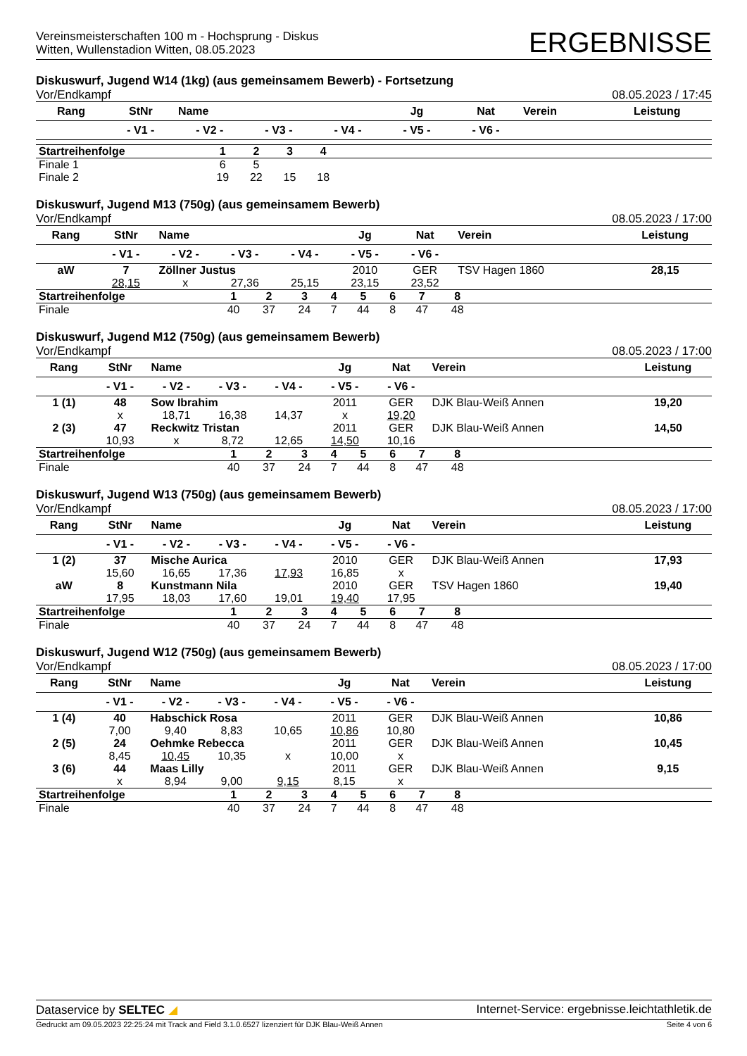Vereinsmeisterschaften 100 m - Hochsprung - Diskus
Witten, Wullenstadion Witten, 08.05.2023
ERGEBNISSE
Diskuswurf, Jugend W14 (1kg) (aus gemeinsamem Bewerb) - Fortsetzung
Vor/Endkampf 08.05.2023 / 17:45
| Rang | StNr | Name | | | Jg | Nat | Verein | Leistung |
| --- | --- | --- | --- | --- | --- | --- | --- | --- |
| | - V1 - | - V2 - | - V3 - | - V4 - | - V5 - | - V6 - | | |
| Startreihenfolge | 1 | 2 | 3 | 4 | |
| Finale 1 | 6 | 5 | | | |
| Finale 2 | 19 | 22 | 15 | 18 | |
Diskuswurf, Jugend M13 (750g) (aus gemeinsamem Bewerb)
Vor/Endkampf 08.05.2023 / 17:00
| Rang | StNr | Name | | | Jg | Nat | Verein | Leistung |
| --- | --- | --- | --- | --- | --- | --- | --- | --- |
| | - V1 - | - V2 - | - V3 - | - V4 - | - V5 - | - V6 - | | |
| aW | 7 | Zöllner Justus | | | 2010 | GER | TSV Hagen 1860 | 28,15 |
| | 28,15 | x | 27,36 | 25,15 | 23,15 | 23,52 | | |
| Startreihenfolge | 1 | 2 | 3 | 4 | 5 | 6 | 7 | 8 | |
| Finale | 40 | 37 | 24 | 7 | 44 | 8 | 47 | 48 | |
Diskuswurf, Jugend M12 (750g) (aus gemeinsamem Bewerb)
Vor/Endkampf 08.05.2023 / 17:00
| Rang | StNr | Name | | | Jg | Nat | Verein | Leistung |
| --- | --- | --- | --- | --- | --- | --- | --- | --- |
| | - V1 - | - V2 - | - V3 - | - V4 - | - V5 - | - V6 - | | |
| 1 (1) | 48 | Sow Ibrahim | | | 2011 | GER | DJK Blau-Weiß Annen | 19,20 |
| | x | 18,71 | 16,38 | 14,37 | x | 19,20 | | |
| 2 (3) | 47 | Reckwitz Tristan | | | 2011 | GER | DJK Blau-Weiß Annen | 14,50 |
| | 10,93 | x | 8,72 | 12,65 | 14,50 | 10,16 | | |
| Startreihenfolge | 1 | 2 | 3 | 4 | 5 | 6 | 7 | 8 | |
| Finale | 40 | 37 | 24 | 7 | 44 | 8 | 47 | 48 | |
Diskuswurf, Jugend W13 (750g) (aus gemeinsamem Bewerb)
Vor/Endkampf 08.05.2023 / 17:00
| Rang | StNr | Name | | | Jg | Nat | Verein | Leistung |
| --- | --- | --- | --- | --- | --- | --- | --- | --- |
| | - V1 - | - V2 - | - V3 - | - V4 - | - V5 - | - V6 - | | |
| 1 (2) | 37 | Mische Aurica | | | 2010 | GER | DJK Blau-Weiß Annen | 17,93 |
| | 15,60 | 16,65 | 17,36 | 17,93 | 16,85 | x | | |
| aW | 8 | Kunstmann Nila | | | 2010 | GER | TSV Hagen 1860 | 19,40 |
| | 17,95 | 18,03 | 17,60 | 19,01 | 19,40 | 17,95 | | |
| Startreihenfolge | 1 | 2 | 3 | 4 | 5 | 6 | 7 | 8 | |
| Finale | 40 | 37 | 24 | 7 | 44 | 8 | 47 | 48 | |
Diskuswurf, Jugend W12 (750g) (aus gemeinsamem Bewerb)
Vor/Endkampf 08.05.2023 / 17:00
| Rang | StNr | Name | | | Jg | Nat | Verein | Leistung |
| --- | --- | --- | --- | --- | --- | --- | --- | --- |
| | - V1 - | - V2 - | - V3 - | - V4 - | - V5 - | - V6 - | | |
| 1 (4) | 40 | Habschick Rosa | | | 2011 | GER | DJK Blau-Weiß Annen | 10,86 |
| | 7,00 | 9,40 | 8,83 | 10,65 | 10,86 | 10,80 | | |
| 2 (5) | 24 | Oehmke Rebecca | | | 2011 | GER | DJK Blau-Weiß Annen | 10,45 |
| | 8,45 | 10,45 | 10,35 | x | 10,00 | x | | |
| 3 (6) | 44 | Maas Lilly | | | 2011 | GER | DJK Blau-Weiß Annen | 9,15 |
| | x | 8,94 | 9,00 | 9,15 | 8,15 | x | | |
| Startreihenfolge | 1 | 2 | 3 | 4 | 5 | 6 | 7 | 8 | |
| Finale | 40 | 37 | 24 | 7 | 44 | 8 | 47 | 48 | |
Dataservice by SELTEC ◢ Internet-Service: ergebnisse.leichtathletik.de
Gedruckt am 09.05.2023 22:25:24 mit Track and Field 3.1.0.6527 lizenziert für DJK Blau-Weiß Annen Seite 4 von 6